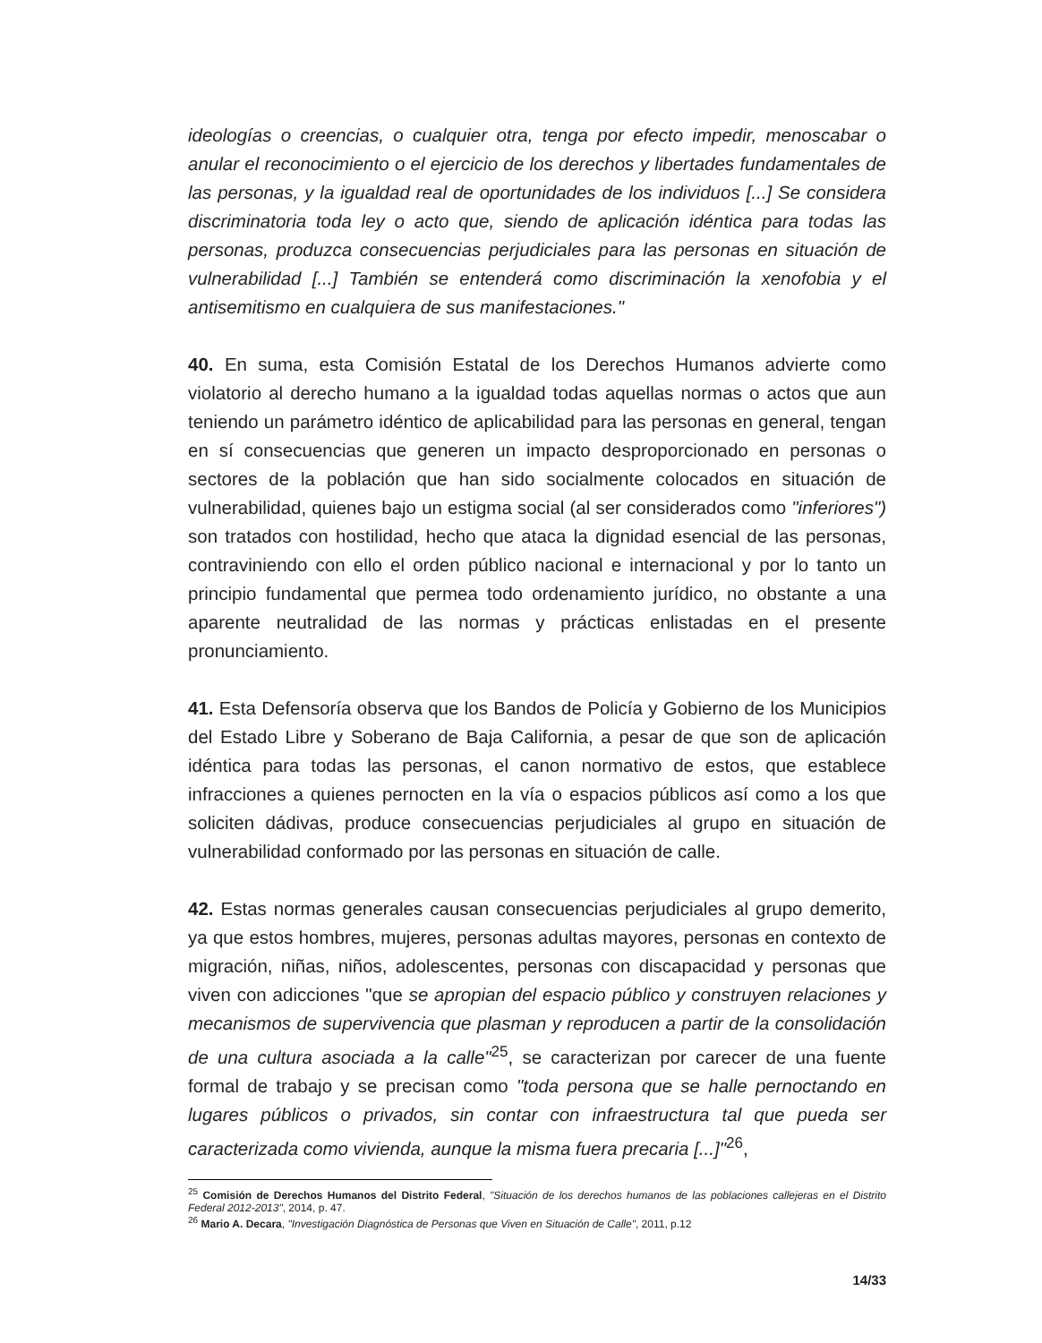ideologías o creencias, o cualquier otra, tenga por efecto impedir, menoscabar o anular el reconocimiento o el ejercicio de los derechos y libertades fundamentales de las personas, y la igualdad real de oportunidades de los individuos [...] Se considera discriminatoria toda ley o acto que, siendo de aplicación idéntica para todas las personas, produzca consecuencias perjudiciales para las personas en situación de vulnerabilidad [...] También se entenderá como discriminación la xenofobia y el antisemitismo en cualquiera de sus manifestaciones."
40. En suma, esta Comisión Estatal de los Derechos Humanos advierte como violatorio al derecho humano a la igualdad todas aquellas normas o actos que aun teniendo un parámetro idéntico de aplicabilidad para las personas en general, tengan en sí consecuencias que generen un impacto desproporcionado en personas o sectores de la población que han sido socialmente colocados en situación de vulnerabilidad, quienes bajo un estigma social (al ser considerados como "inferiores") son tratados con hostilidad, hecho que ataca la dignidad esencial de las personas, contraviniendo con ello el orden público nacional e internacional y por lo tanto un principio fundamental que permea todo ordenamiento jurídico, no obstante a una aparente neutralidad de las normas y prácticas enlistadas en el presente pronunciamiento.
41. Esta Defensoría observa que los Bandos de Policía y Gobierno de los Municipios del Estado Libre y Soberano de Baja California, a pesar de que son de aplicación idéntica para todas las personas, el canon normativo de estos, que establece infracciones a quienes pernocten en la vía o espacios públicos así como a los que soliciten dádivas, produce consecuencias perjudiciales al grupo en situación de vulnerabilidad conformado por las personas en situación de calle.
42. Estas normas generales causan consecuencias perjudiciales al grupo demerito, ya que estos hombres, mujeres, personas adultas mayores, personas en contexto de migración, niñas, niños, adolescentes, personas con discapacidad y personas que viven con adicciones "que se apropian del espacio público y construyen relaciones y mecanismos de supervivencia que plasman y reproducen a partir de la consolidación de una cultura asociada a la calle"<sup>25</sup>, se caracterizan por carecer de una fuente formal de trabajo y se precisan como "toda persona que se halle pernoctando en lugares públicos o privados, sin contar con infraestructura tal que pueda ser caracterizada como vivienda, aunque la misma fuera precaria [...]"<sup>26</sup>,
<sup>25</sup> Comisión de Derechos Humanos del Distrito Federal, "Situación de los derechos humanos de las poblaciones callejeras en el Distrito Federal 2012-2013", 2014, p. 47.
<sup>26</sup> Mario A. Decara, "Investigación Diagnóstica de Personas que Viven en Situación de Calle", 2011, p.12
14/33